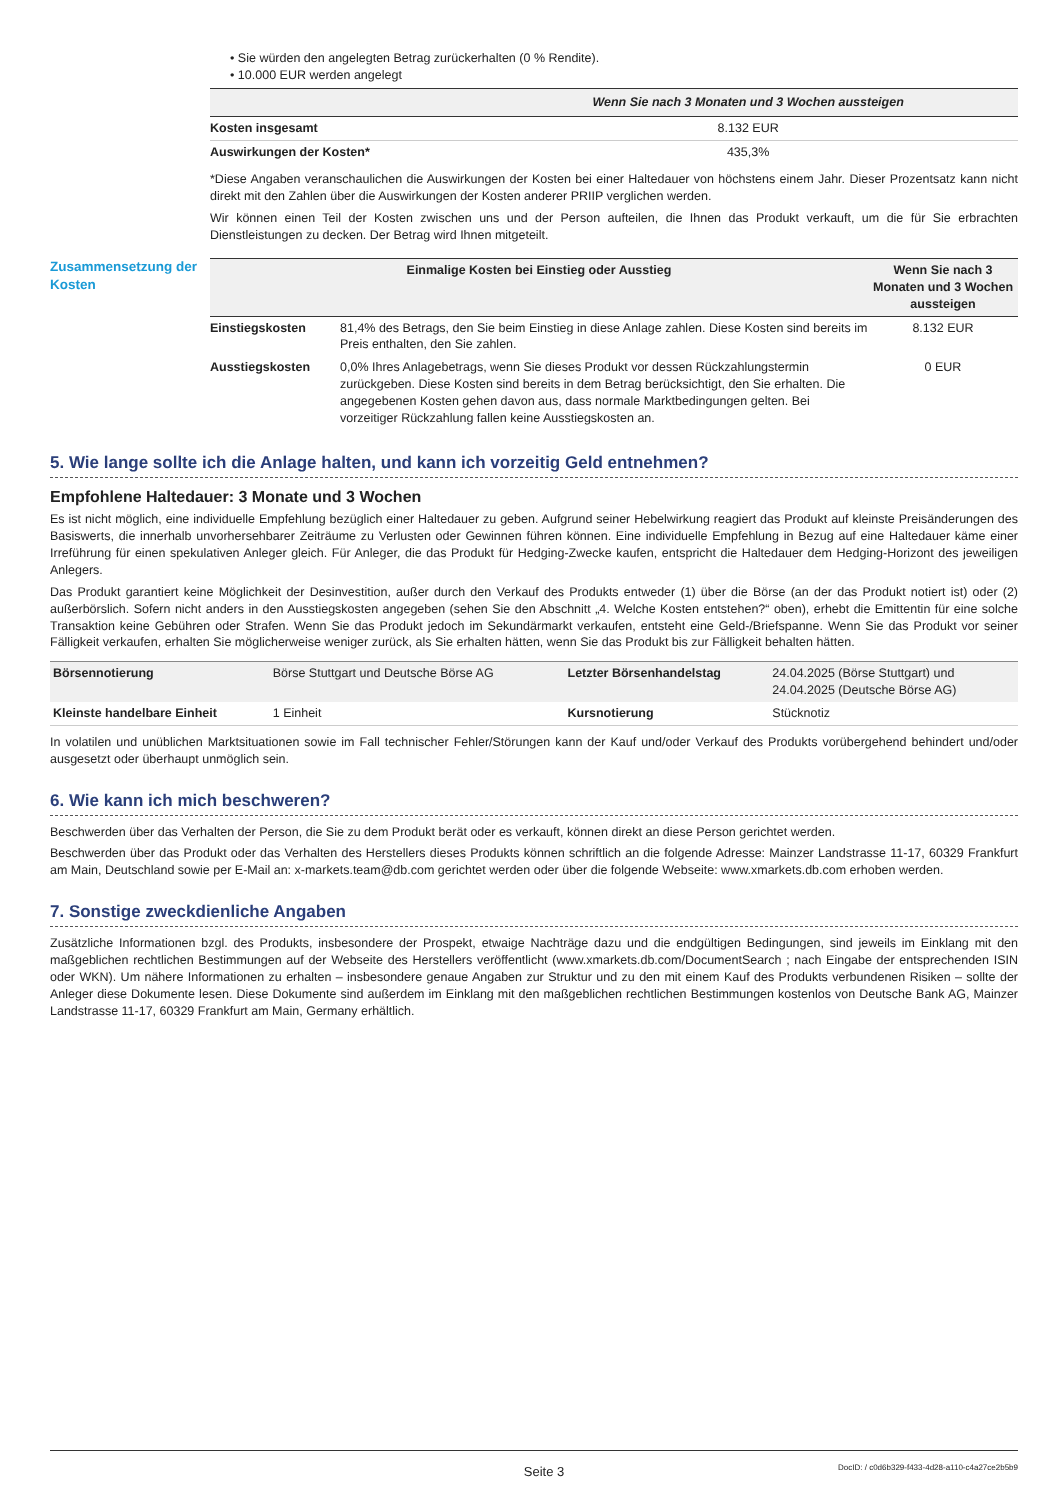• Sie würden den angelegten Betrag zurückerhalten (0 % Rendite).
• 10.000 EUR werden angelegt
| | Wenn Sie nach 3 Monaten und 3 Wochen aussteigen |
| --- | --- |
| Kosten insgesamt | 8.132 EUR |
| Auswirkungen der Kosten* | 435,3% |
*Diese Angaben veranschaulichen die Auswirkungen der Kosten bei einer Haltedauer von höchstens einem Jahr. Dieser Prozentsatz kann nicht direkt mit den Zahlen über die Auswirkungen der Kosten anderer PRIIP verglichen werden.
Wir können einen Teil der Kosten zwischen uns und der Person aufteilen, die Ihnen das Produkt verkauft, um die für Sie erbrachten Dienstleistungen zu decken. Der Betrag wird Ihnen mitgeteilt.
Zusammensetzung der Kosten
| Einmalige Kosten bei Einstieg oder Ausstieg | | Wenn Sie nach 3 Monaten und 3 Wochen aussteigen |
| --- | --- | --- |
| Einstiegskosten | 81,4% des Betrags, den Sie beim Einstieg in diese Anlage zahlen. Diese Kosten sind bereits im Preis enthalten, den Sie zahlen. | 8.132 EUR |
| Ausstiegskosten | 0,0% Ihres Anlagebetrags, wenn Sie dieses Produkt vor dessen Rückzahlungstermin zurückgeben. Diese Kosten sind bereits in dem Betrag berücksichtigt, den Sie erhalten. Die angegebenen Kosten gehen davon aus, dass normale Marktbedingungen gelten. Bei vorzeitiger Rückzahlung fallen keine Ausstiegskosten an. | 0 EUR |
5. Wie lange sollte ich die Anlage halten, und kann ich vorzeitig Geld entnehmen?
Empfohlene Haltedauer: 3 Monate und 3 Wochen
Es ist nicht möglich, eine individuelle Empfehlung bezüglich einer Haltedauer zu geben. Aufgrund seiner Hebelwirkung reagiert das Produkt auf kleinste Preisänderungen des Basiswerts, die innerhalb unvorhersehbarer Zeiträume zu Verlusten oder Gewinnen führen können. Eine individuelle Empfehlung in Bezug auf eine Haltedauer käme einer Irreführung für einen spekulativen Anleger gleich. Für Anleger, die das Produkt für Hedging-Zwecke kaufen, entspricht die Haltedauer dem Hedging-Horizont des jeweiligen Anlegers.
Das Produkt garantiert keine Möglichkeit der Desinvestition, außer durch den Verkauf des Produkts entweder (1) über die Börse (an der das Produkt notiert ist) oder (2) außerbörslich. Sofern nicht anders in den Ausstiegskosten angegeben (sehen Sie den Abschnitt „4. Welche Kosten entstehen?“ oben), erhebt die Emittentin für eine solche Transaktion keine Gebühren oder Strafen. Wenn Sie das Produkt jedoch im Sekundärmarkt verkaufen, entsteht eine Geld-/Briefspanne. Wenn Sie das Produkt vor seiner Fälligkeit verkaufen, erhalten Sie möglicherweise weniger zurück, als Sie erhalten hätten, wenn Sie das Produkt bis zur Fälligkeit behalten hätten.
| Börsennotierung | Börse Stuttgart und Deutsche Börse AG | Letzter Börsenhandelstag | 24.04.2025 (Börse Stuttgart) und 24.04.2025 (Deutsche Börse AG) |
| Kleinste handelbare Einheit | 1 Einheit | Kursnotierung | Stücknotiz |
In volatilen und unüblichen Marktsituationen sowie im Fall technischer Fehler/Störungen kann der Kauf und/oder Verkauf des Produkts vorübergehend behindert und/oder ausgesetzt oder überhaupt unmöglich sein.
6. Wie kann ich mich beschweren?
Beschwerden über das Verhalten der Person, die Sie zu dem Produkt berät oder es verkauft, können direkt an diese Person gerichtet werden.
Beschwerden über das Produkt oder das Verhalten des Herstellers dieses Produkts können schriftlich an die folgende Adresse: Mainzer Landstrasse 11-17, 60329 Frankfurt am Main, Deutschland sowie per E-Mail an: x-markets.team@db.com gerichtet werden oder über die folgende Webseite: www.xmarkets.db.com erhoben werden.
7. Sonstige zweckdienliche Angaben
Zusätzliche Informationen bzgl. des Produkts, insbesondere der Prospekt, etwaige Nachträge dazu und die endgültigen Bedingungen, sind jeweils im Einklang mit den maßgeblichen rechtlichen Bestimmungen auf der Webseite des Herstellers veröffentlicht (www.xmarkets.db.com/DocumentSearch ; nach Eingabe der entsprechenden ISIN oder WKN). Um nähere Informationen zu erhalten – insbesondere genaue Angaben zur Struktur und zu den mit einem Kauf des Produkts verbundenen Risiken – sollte der Anleger diese Dokumente lesen. Diese Dokumente sind außerdem im Einklang mit den maßgeblichen rechtlichen Bestimmungen kostenlos von Deutsche Bank AG, Mainzer Landstrasse 11-17, 60329 Frankfurt am Main, Germany erhältlich.
Seite 3 DocID: / c0d6b329-f433-4d28-a110-c4a27ce2b5b9